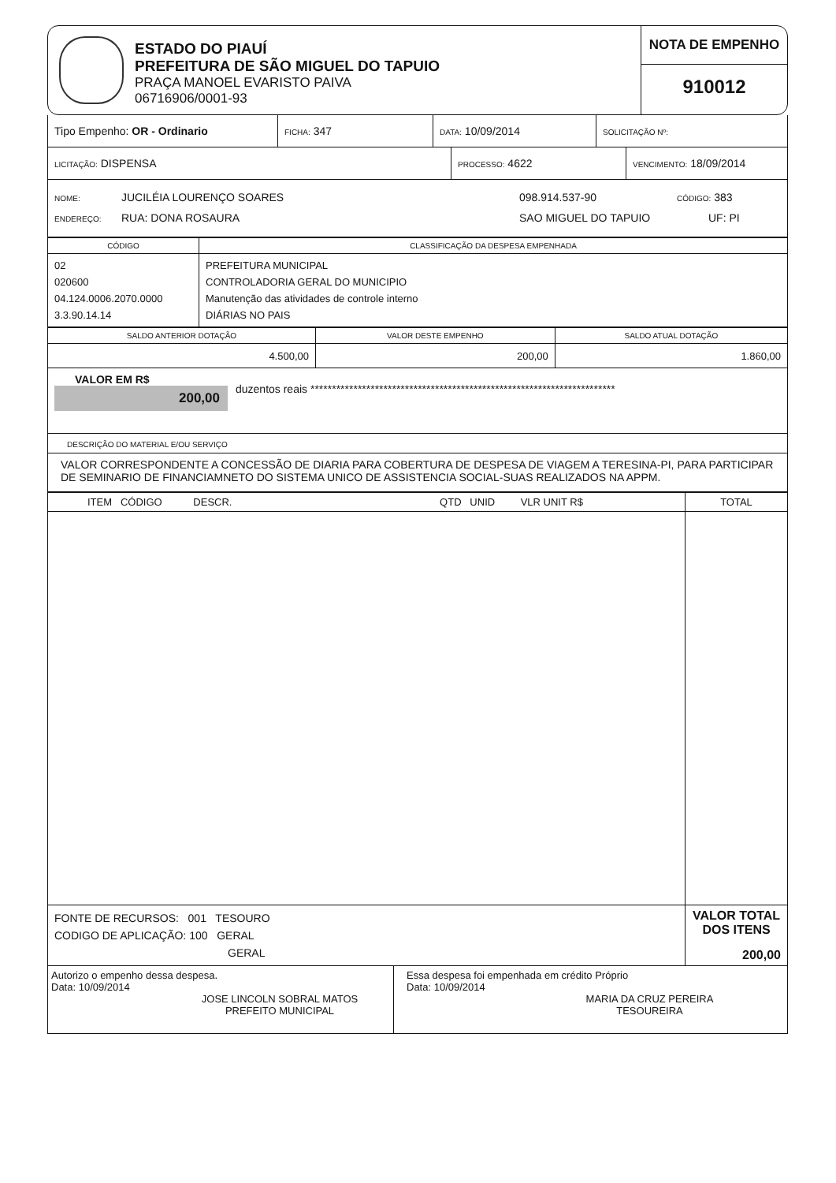ESTADO DO PIAUÍ
PREFEITURA DE SÃO MIGUEL DO TAPUIO
PRAÇA MANOEL EVARISTO PAIVA
06716906/0001-93
NOTA DE EMPENHO
910012
Tipo Empenho: OR - Ordinario
FICHA: 347
DATA: 10/09/2014
SOLICITAÇÃO Nº:
LICITAÇÃO: DISPENSA
PROCESSO: 4622
VENCIMENTO: 18/09/2014
NOME: JUCILÉIA LOURENÇO SOARES 098.914.537-90 CÓDIGO: 383
ENDEREÇO: RUA: DONA ROSAURA SAO MIGUEL DO TAPUIO UF: PI
| CÓDIGO | CLASSIFICAÇÃO DA DESPESA EMPENHADA |
| --- | --- |
| 02 020600 04.124.0006.2070.0000 3.3.90.14.14 | PREFEITURA MUNICIPAL CONTROLADORIA GERAL DO MUNICIPIO Manutenção das atividades de controle interno DIÁRIAS NO PAIS |
| SALDO ANTERIOR DOTAÇÃO | VALOR DESTE EMPENHO | SALDO ATUAL DOTAÇÃO |
| --- | --- | --- |
| 4.500,00 | 200,00 | 1.860,00 |
VALOR EM R$
200,00
duzentos reais ***********************************************************************
DESCRIÇÃO DO MATERIAL E/OU SERVIÇO
VALOR CORRESPONDENTE A CONCESSÃO DE DIARIA PARA COBERTURA DE DESPESA DE VIAGEM A TERESINA-PI, PARA PARTICIPAR DE SEMINARIO DE FINANCIAMNETO DO SISTEMA UNICO DE ASSISTENCIA SOCIAL-SUAS REALIZADOS NA APPM.
| ITEM CÓDIGO DESCR. QTD UNID VLR UNIT R$ | TOTAL |
| FONTE DE RECURSOS: 001 TESOURO CODIGO DE APLICAÇÃO: 100 GERAL GERAL | VALOR TOTAL DOS ITENS 200,00 |
Autorizo o empenho dessa despesa.
Data: 10/09/2014
JOSE LINCOLN SOBRAL MATOS
PREFEITO MUNICIPAL
Essa despesa foi empenhada em crédito Próprio
Data: 10/09/2014
MARIA DA CRUZ PEREIRA
TESOUREIRA